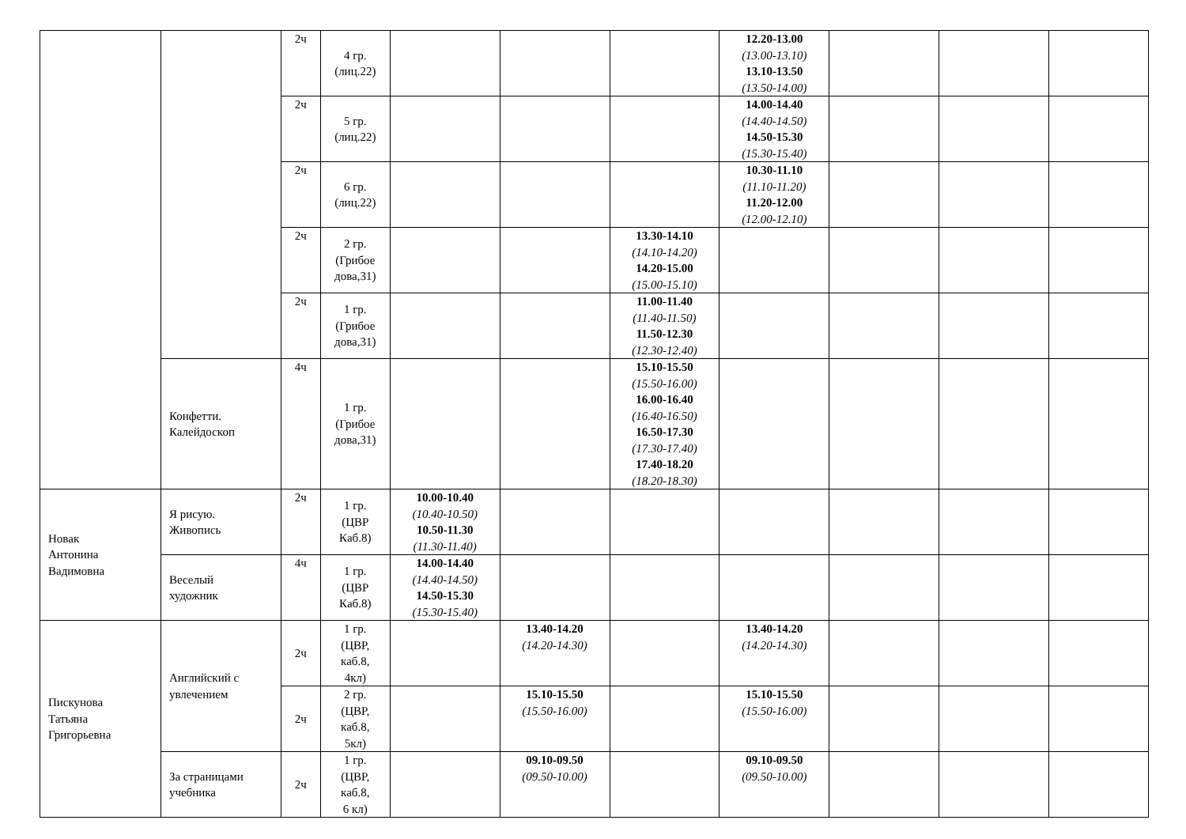| | | 2ч | 4 гр. (лиц.22) | | | | 12.20-13.00 (13.00-13.10) 13.10-13.50 (13.50-14.00) | | | |
| | | 2ч | 5 гр. (лиц.22) | | | | 14.00-14.40 (14.40-14.50) 14.50-15.30 (15.30-15.40) | | | |
| | | 2ч | 6 гр. (лиц.22) | | | | 10.30-11.10 (11.10-11.20) 11.20-12.00 (12.00-12.10) | | | |
| | | 2ч | 2 гр. (Грибое дова,31) | | | 13.30-14.10 (14.10-14.20) 14.20-15.00 (15.00-15.10) | | | | |
| | | 2ч | 1 гр. (Грибое дова,31) | | | 11.00-11.40 (11.40-11.50) 11.50-12.30 (12.30-12.40) | | | | |
| | Конфетти. Калейдоскоп | 4ч | 1 гр. (Грибое дова,31) | | | 15.10-15.50 (15.50-16.00) 16.00-16.40 (16.40-16.50) 16.50-17.30 (17.30-17.40) 17.40-18.20 (18.20-18.30) | | | | |
| Новак Антонина Вадимовна | Я рисую. Живопись | 2ч | 1 гр. (ЦВР Каб.8) | 10.00-10.40 (10.40-10.50) 10.50-11.30 (11.30-11.40) | | | | | | |
| | Веселый художник | 4ч | 1 гр. (ЦВР Каб.8) | 14.00-14.40 (14.40-14.50) 14.50-15.30 (15.30-15.40) | | | | | | |
| Пискунова Татьяна Григорьевна | Английский с увлечением | 2ч | 1 гр. (ЦВР, каб.8, 4кл) | | 13.40-14.20 (14.20-14.30) | | 13.40-14.20 (14.20-14.30) | | | |
| | | 2ч | 2 гр. (ЦВР, каб.8, 5кл) | | 15.10-15.50 (15.50-16.00) | | 15.10-15.50 (15.50-16.00) | | | |
| | За страницами учебника | 2ч | 1 гр. (ЦВР, каб.8, 6 кл) | | 09.10-09.50 (09.50-10.00) | | 09.10-09.50 (09.50-10.00) | | | |